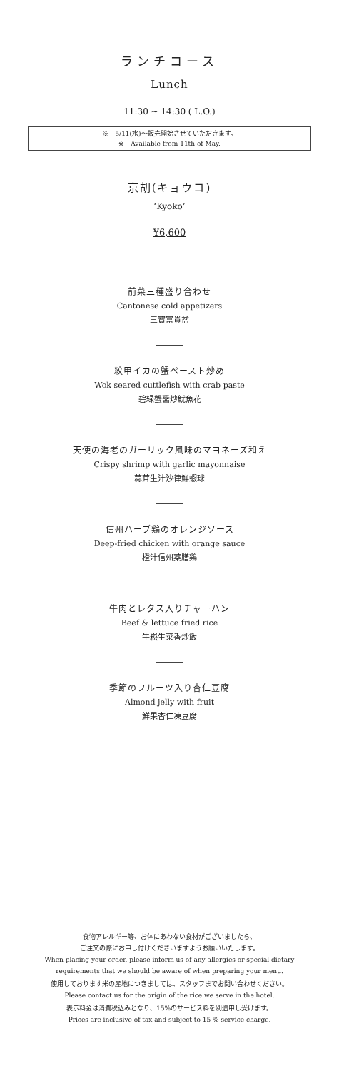ランチコース
Lunch
11:30 ~ 14:30 ( L.O.)
※　5/11(水)～販売開始させていただきます。
※　Available from 11th of May.
京胡(キョウコ)
‘Kyoko’
¥6,600
前菜三種盛り合わせ
Cantonese cold appetizers
三寶富貴盆
紋甲イカの蟹ペースト炒め
Wok seared cuttlefish with crab paste
碧緑蟹醤炒魷魚花
天使の海老のガーリック風味のマヨネーズ和え
Crispy shrimp with garlic mayonnaise
蒜茸生汁沙律鮮蝦球
信州ハーブ鶏のオレンジソース
Deep-fried chicken with orange sauce
橙汁信州薬膳鶏
牛肉とレタス入りチャーハン
Beef & lettuce fried rice
牛崧生菜香炒飯
季節のフルーツ入り杏仁豆腐
Almond jelly with fruit
鮮果杏仁凍豆腐
食物アレルギー等、お体にあわない食材がございましたら、
ご注文の際にお申し付けくださいますようお願いいたします。
When placing your order, please inform us of any allergies or special dietary
requirements that we should be aware of when preparing your menu.
使用しております米の産地につきましては、スタッフまでお問い合わせください。
Please contact us for the origin of the rice we serve in the hotel.
表示料金は消費税込みとなり、15%のサービス料を別途申し受けます。
Prices are inclusive of tax and subject to 15 % service charge.